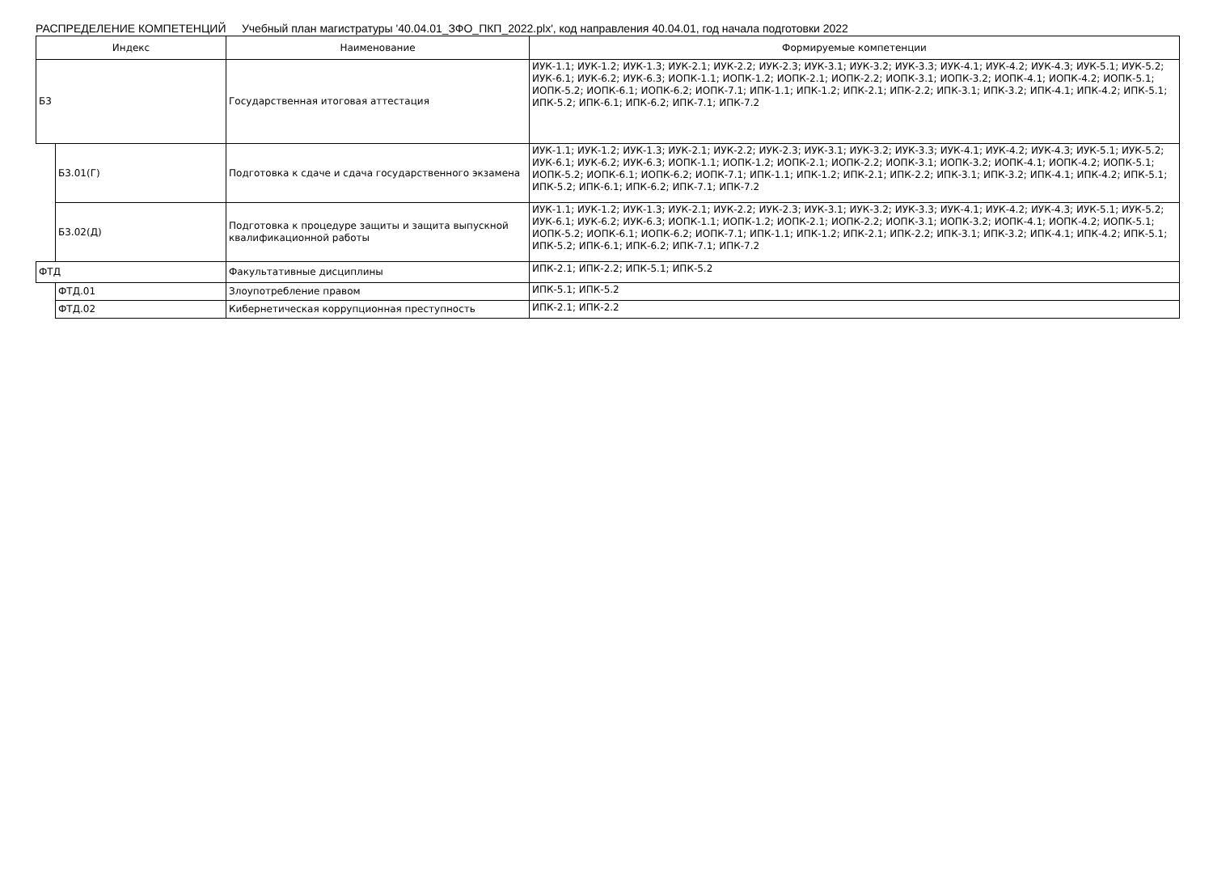РАСПРЕДЕЛЕНИЕ КОМПЕТЕНЦИЙ Учебный план магистратуры '40.04.01_ЗФО_ПКП_2022.plx', код направления 40.04.01, год начала подготовки 2022
| Индекс | | Наименование | Формируемые компетенции |
| --- | --- | --- | --- |
| Б3 | | Государственная итоговая аттестация | ИУК-1.1; ИУК-1.2; ИУК-1.3; ИУК-2.1; ИУК-2.2; ИУК-2.3; ИУК-3.1; ИУК-3.2; ИУК-3.3; ИУК-4.1; ИУК-4.2; ИУК-4.3; ИУК-5.1; ИУК-5.2; ИУК-6.1; ИУК-6.2; ИУК-6.3; ИОПК-1.1; ИОПК-1.2; ИОПК-2.1; ИОПК-2.2; ИОПК-3.1; ИОПК-3.2; ИОПК-4.1; ИОПК-4.2; ИОПК-5.1; ИОПК-5.2; ИОПК-6.1; ИОПК-6.2; ИОПК-7.1; ИПК-1.1; ИПК-1.2; ИПК-2.1; ИПК-2.2; ИПК-3.1; ИПК-3.2; ИПК-4.1; ИПК-4.2; ИПК-5.1; ИПК-5.2; ИПК-6.1; ИПК-6.2; ИПК-7.1; ИПК-7.2 |
| | Б3.01(Г) | Подготовка к сдаче и сдача государственного экзамена | ИУК-1.1; ИУК-1.2; ИУК-1.3; ИУК-2.1; ИУК-2.2; ИУК-2.3; ИУК-3.1; ИУК-3.2; ИУК-3.3; ИУК-4.1; ИУК-4.2; ИУК-4.3; ИУК-5.1; ИУК-5.2; ИУК-6.1; ИУК-6.2; ИУК-6.3; ИОПК-1.1; ИОПК-1.2; ИОПК-2.1; ИОПК-2.2; ИОПК-3.1; ИОПК-3.2; ИОПК-4.1; ИОПК-4.2; ИОПК-5.1; ИОПК-5.2; ИОПК-6.1; ИОПК-6.2; ИОПК-7.1; ИПК-1.1; ИПК-1.2; ИПК-2.1; ИПК-2.2; ИПК-3.1; ИПК-3.2; ИПК-4.1; ИПК-4.2; ИПК-5.1; ИПК-5.2; ИПК-6.1; ИПК-6.2; ИПК-7.1; ИПК-7.2 |
| | Б3.02(Д) | Подготовка к процедуре защиты и защита выпускной квалификационной работы | ИУК-1.1; ИУК-1.2; ИУК-1.3; ИУК-2.1; ИУК-2.2; ИУК-2.3; ИУК-3.1; ИУК-3.2; ИУК-3.3; ИУК-4.1; ИУК-4.2; ИУК-4.3; ИУК-5.1; ИУК-5.2; ИУК-6.1; ИУК-6.2; ИУК-6.3; ИОПК-1.1; ИОПК-1.2; ИОПК-2.1; ИОПК-2.2; ИОПК-3.1; ИОПК-3.2; ИОПК-4.1; ИОПК-4.2; ИОПК-5.1; ИОПК-5.2; ИОПК-6.1; ИОПК-6.2; ИОПК-7.1; ИПК-1.1; ИПК-1.2; ИПК-2.1; ИПК-2.2; ИПК-3.1; ИПК-3.2; ИПК-4.1; ИПК-4.2; ИПК-5.1; ИПК-5.2; ИПК-6.1; ИПК-6.2; ИПК-7.1; ИПК-7.2 |
| ФТД | | Факультативные дисциплины | ИПК-2.1; ИПК-2.2; ИПК-5.1; ИПК-5.2 |
| | ФТД.01 | Злоупотребление правом | ИПК-5.1; ИПК-5.2 |
| | ФТД.02 | Кибернетическая коррупционная преступность | ИПК-2.1; ИПК-2.2 |